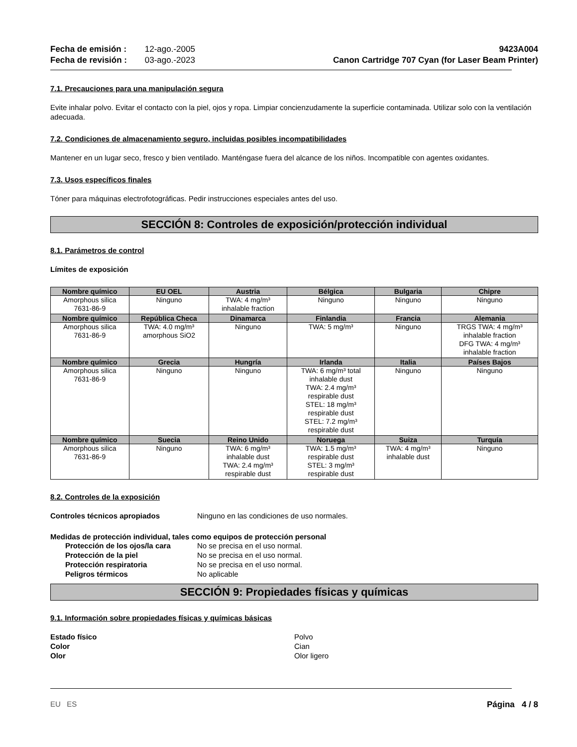Fecha de emisión : 12-ago.-2005
Fecha de revisión : 03-ago.-2023
9423A004
Canon Cartridge 707 Cyan (for Laser Beam Printer)
7.1. Precauciones para una manipulación segura
Evite inhalar polvo. Evitar el contacto con la piel, ojos y ropa. Limpiar concienzudamente la superficie contaminada. Utilizar solo con la ventilación adecuada.
7.2. Condiciones de almacenamiento seguro, incluidas posibles incompatibilidades
Mantener en un lugar seco, fresco y bien ventilado. Manténgase fuera del alcance de los niños. Incompatible con agentes oxidantes.
7.3. Usos específicos finales
Tóner para máquinas electrofotográficas. Pedir instrucciones especiales antes del uso.
SECCIÓN 8: Controles de exposición/protección individual
8.1. Parámetros de control
Límites de exposición
| Nombre químico | EU OEL | Austria | Bélgica | Bulgaria | Chipre |
| --- | --- | --- | --- | --- | --- |
| Amorphous silica 7631-86-9 | Ninguno | TWA: 4 mg/m³ inhalable fraction | Ninguno | Ninguno | Ninguno |
| Nombre químico | República Checa | Dinamarca | Finlandia | Francia | Alemania |
| Amorphous silica 7631-86-9 | TWA: 4.0 mg/m³ amorphous SiO2 | Ninguno | TWA: 5 mg/m³ | Ninguno | TRGS TWA: 4 mg/m³ inhalable fraction DFG TWA: 4 mg/m³ inhalable fraction |
| Nombre químico | Grecia | Hungría | Irlanda | Italia | Países Bajos |
| Amorphous silica 7631-86-9 | Ninguno | Ninguno | TWA: 6 mg/m³ total inhalable dust TWA: 2.4 mg/m³ respirable dust STEL: 18 mg/m³ respirable dust STEL: 7.2 mg/m³ respirable dust | Ninguno | Ninguno |
| Nombre químico | Suecia | Reino Unido | Noruega | Suiza | Turquía |
| Amorphous silica 7631-86-9 | Ninguno | TWA: 6 mg/m³ inhalable dust TWA: 2.4 mg/m³ respirable dust | TWA: 1.5 mg/m³ respirable dust STEL: 3 mg/m³ respirable dust | TWA: 4 mg/m³ inhalable dust | Ninguno |
8.2. Controles de la exposición
Controles técnicos apropiados Ninguno en las condiciones de uso normales.
Medidas de protección individual, tales como equipos de protección personal
Protección de los ojos/la cara No se precisa en el uso normal.
Protección de la piel No se precisa en el uso normal.
Protección respiratoria No se precisa en el uso normal.
Peligros térmicos No aplicable
SECCIÓN 9: Propiedades físicas y químicas
9.1. Información sobre propiedades físicas y químicas básicas
Estado físico Polvo
Color Cian
Olor Olor ligero
EU ES Página 4 / 8